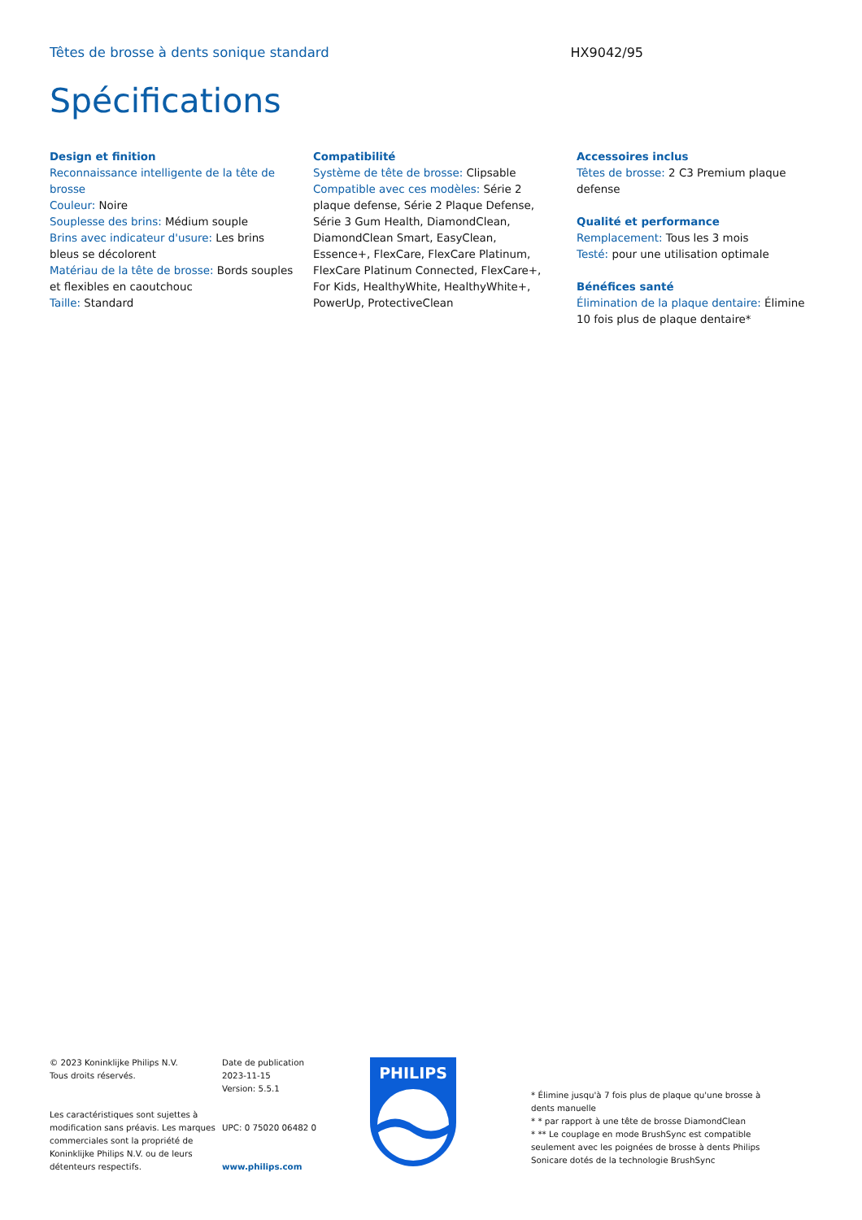Têtes de brosse à dents sonique standard HX9042/95
Spécifications
Design et finition
Reconnaissance intelligente de la tête de brosse
Couleur: Noire
Souplesse des brins: Médium souple
Brins avec indicateur d'usure: Les brins bleus se décolorent
Matériau de la tête de brosse: Bords souples et flexibles en caoutchouc
Taille: Standard
Compatibilité
Système de tête de brosse: Clipsable
Compatible avec ces modèles: Série 2 plaque defense, Série 2 Plaque Defense, Série 3 Gum Health, DiamondClean, DiamondClean Smart, EasyClean, Essence+, FlexCare, FlexCare Platinum, FlexCare Platinum Connected, FlexCare+, For Kids, HealthyWhite, HealthyWhite+, PowerUp, ProtectiveClean
Accessoires inclus
Têtes de brosse: 2 C3 Premium plaque defense
Qualité et performance
Remplacement: Tous les 3 mois
Testé: pour une utilisation optimale
Bénéfices santé
Élimination de la plaque dentaire: Élimine 10 fois plus de plaque dentaire*
© 2023 Koninklijke Philips N.V.
Tous droits réservés.
Les caractéristiques sont sujettes à modification sans préavis. Les marques commerciales sont la propriété de Koninklijke Philips N.V. ou de leurs détenteurs respectifs.
Date de publication
2023-11-15
Version: 5.5.1
UPC: 0 75020 06482 0
www.philips.com
PHILIPS
* Élimine jusqu'à 7 fois plus de plaque qu'une brosse à dents manuelle
* * par rapport à une tête de brosse DiamondClean
* ** Le couplage en mode BrushSync est compatible seulement avec les poignées de brosse à dents Philips Sonicare dotés de la technologie BrushSync